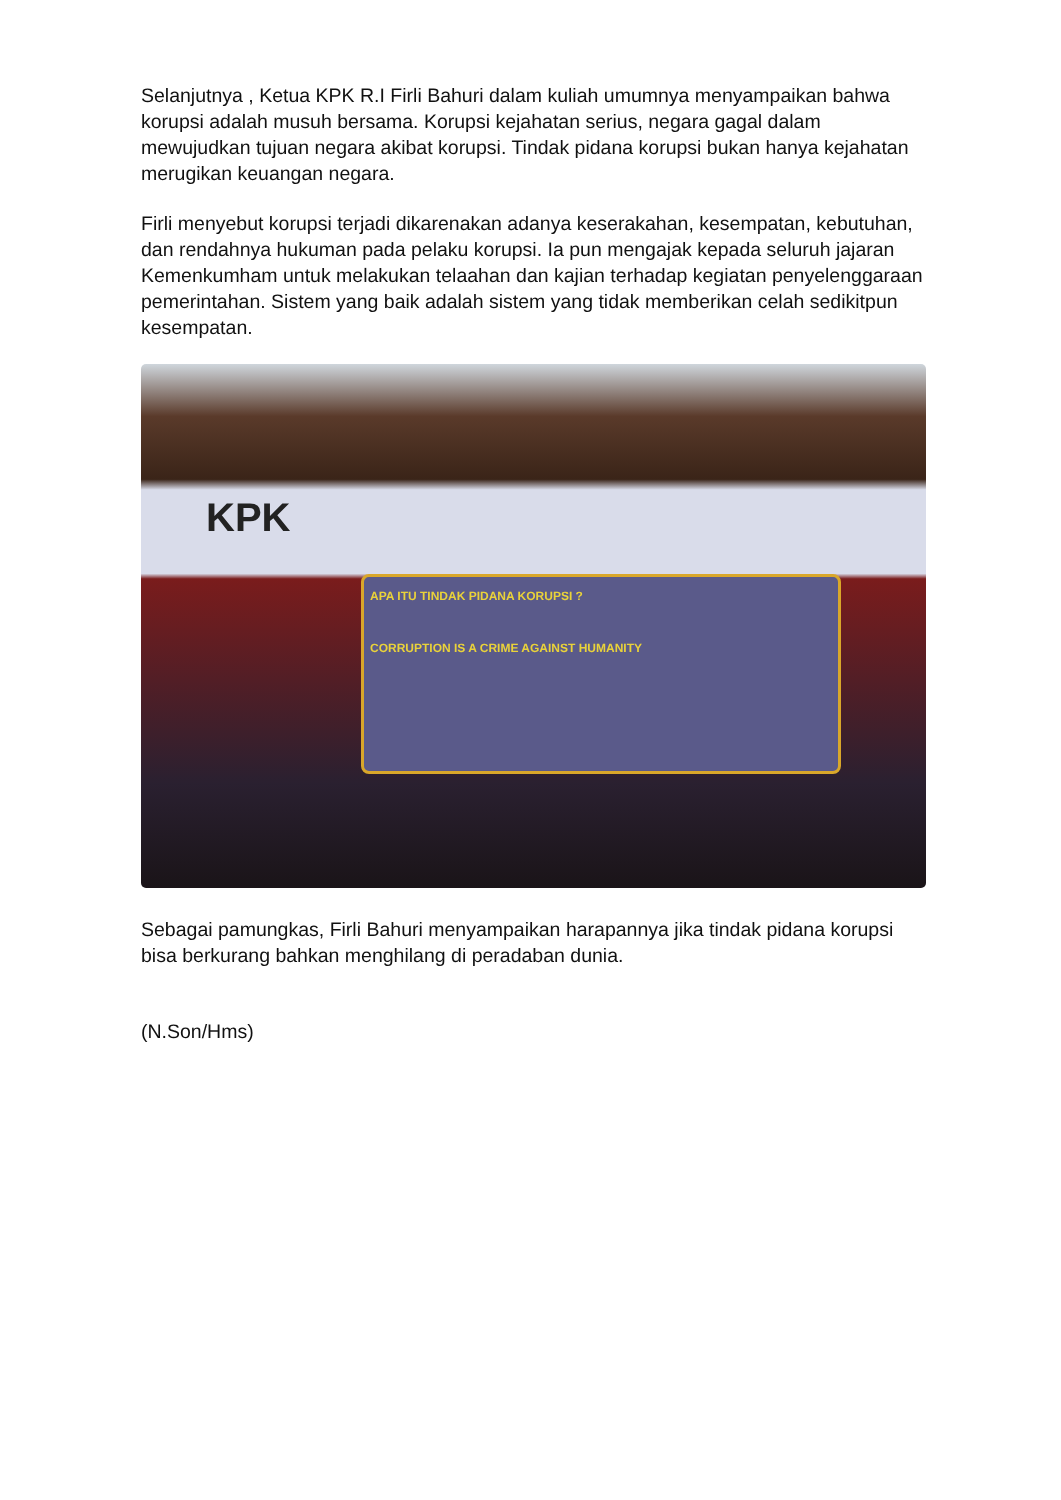Selanjutnya , Ketua KPK R.I Firli Bahuri dalam kuliah umumnya menyampaikan bahwa korupsi adalah musuh bersama. Korupsi kejahatan serius, negara gagal dalam mewujudkan tujuan negara akibat korupsi. Tindak pidana korupsi bukan hanya kejahatan merugikan keuangan negara.
Firli menyebut korupsi terjadi dikarenakan adanya keserakahan, kesempatan, kebutuhan, dan rendahnya hukuman pada pelaku korupsi. Ia pun mengajak kepada seluruh jajaran Kemenkumham untuk melakukan telaahan dan kajian terhadap kegiatan penyelenggaraan pemerintahan. Sistem yang baik adalah sistem yang tidak memberikan celah sedikitpun kesempatan.
KPK
APA ITU TINDAK PIDANA KORUPSI ?
CORRUPTION IS A CRIME AGAINST HUMANITY
Sebagai pamungkas, Firli Bahuri menyampaikan harapannya jika tindak pidana korupsi bisa berkurang bahkan menghilang di peradaban dunia.
(N.Son/Hms)